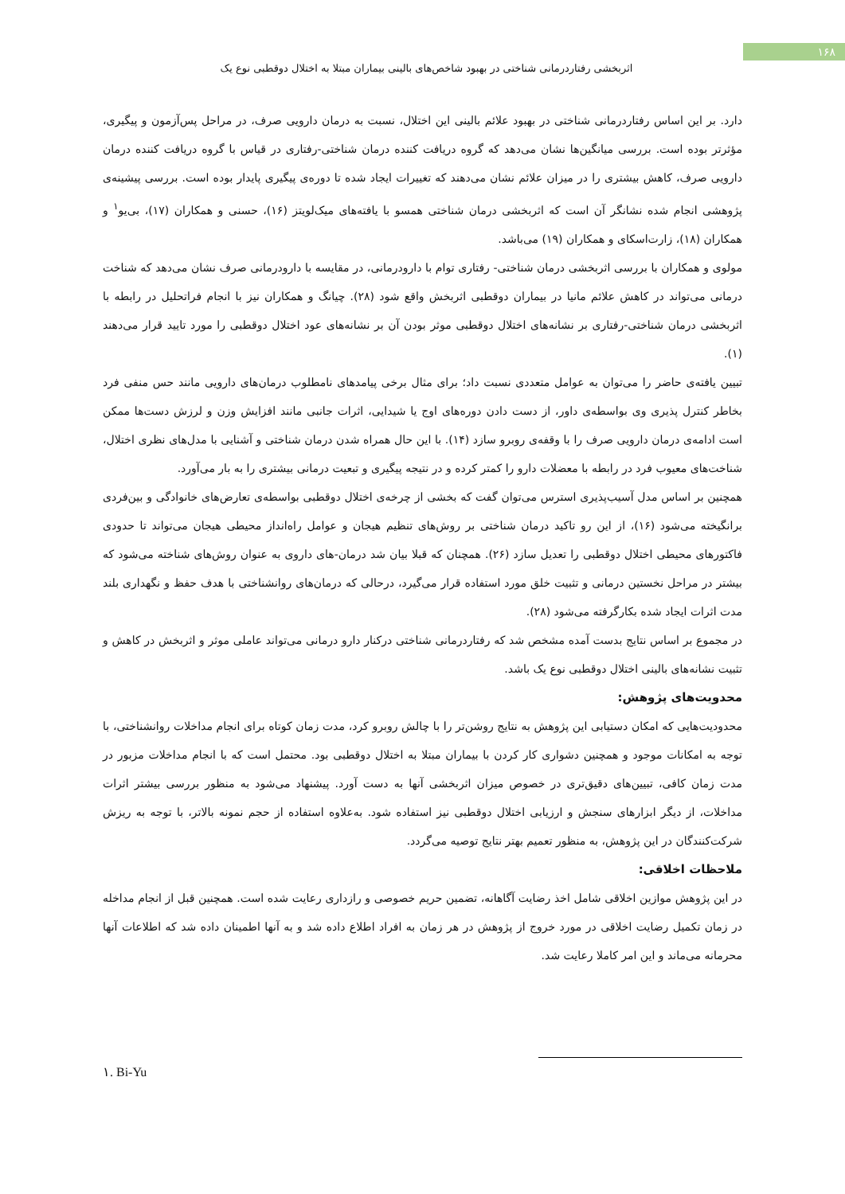۱۶۸
اثربخشی رفتاردرمانی شناختی در بهبود شاخص‌های بالینی بیماران مبتلا به اختلال دوقطبی نوع یک
دارد. بر این اساس رفتاردرمانی شناختی در بهبود علائم بالینی این اختلال، نسبت به درمان دارویی صرف، در مراحل پس‌آزمون و پیگیری، مؤثرتر بوده است. بررسی میانگین‌ها نشان می‌دهد که گروه دریافت کننده درمان شناختی-رفتاری در قیاس با گروه دریافت کننده درمان دارویی صرف، کاهش بیشتری را در میزان علائم نشان می‌دهند که تغییرات ایجاد شده تا دوره‌ی پیگیری پایدار بوده است. بررسی پیشینه‌ی پژوهشی انجام شده نشانگر آن است که اثربخشی درمان شناختی همسو با یافته‌های میک‌لویتز (۱۶)، حسنی و همکاران (۱۷)، بی‌یو<sup>۱</sup> و همکاران (۱۸)، زارت‌اسکای و همکاران (۱۹) می‌باشد.
مولوی و همکاران با بررسی اثربخشی درمان شناختی- رفتاری توام با دارودرمانی، در مقایسه با دارودرمانی صرف نشان می‌دهد که شناخت درمانی می‌تواند در کاهش علائم مانیا در بیماران دوقطبی اثربخش واقع شود (۲۸). چیانگ و همکاران نیز با انجام فراتحلیل در رابطه با اثربخشی درمان شناختی-رفتاری بر نشانه‌های اختلال دوقطبی موثر بودن آن بر نشانه‌های عود اختلال دوقطبی را مورد تایید قرار می‌دهند (۱).
تبیین یافته‌ی حاضر را می‌توان به عوامل متعددی نسبت داد؛ برای مثال برخی پیامدهای نامطلوب درمان‌های دارویی مانند حس منفی فرد بخاطر کنترل پذیری وی بواسطه‌ی داور، از دست دادن دوره‌های اوج یا شیدایی، اثرات جانبی مانند افزایش وزن و لرزش دست‌ها ممکن است ادامه‌ی درمان دارویی صرف را با وقفه‌ی روبرو سازد (۱۴). با این حال همراه شدن درمان شناختی و آشنایی با مدل‌های نظری اختلال، شناخت‌های معیوب فرد در رابطه با معضلات دارو را کمتر کرده و در نتیجه پیگیری و تبعیت درمانی بیشتری را به بار می‌آورد.
همچنین بر اساس مدل آسیب‌پذیری استرس می‌توان گفت که بخشی از چرخه‌ی اختلال دوقطبی بواسطه‌ی تعارض‌های خانوادگی و بین‌فردی برانگیخته می‌شود (۱۶)، از این رو تاکید درمان شناختی بر روش‌های تنظیم هیجان و عوامل راه‌انداز محیطی هیجان می‌تواند تا حدودی فاکتورهای محیطی اختلال دوقطبی را تعدیل سازد (۲۶). همچنان که قبلا بیان شد درمان-های داروی به عنوان روش‌های شناخته می‌شود که بیشتر در مراحل نخستین درمانی و تثبیت خلق مورد استفاده قرار می‌گیرد، درحالی که درمان‌های روانشناختی با هدف حفظ و نگهداری بلند مدت اثرات ایجاد شده بکارگرفته می‌شود (۲۸).
در مجموع بر اساس نتایج بدست آمده مشخص شد که رفتاردرمانی شناختی درکنار دارو درمانی می‌تواند عاملی موثر و اثربخش در کاهش و تثبیت نشانه‌های بالینی اختلال دوقطبی نوع یک باشد.
محدویت‌های پژوهش:
محدودیت‌هایی که امکان دستیابی این پژوهش به نتایج روشن‌تر را با چالش روبرو کرد، مدت زمان کوتاه برای انجام مداخلات روانشناختی، با توجه به امکانات موجود و همچنین دشواری کار کردن با بیماران مبتلا به اختلال دوقطبی بود. محتمل است که با انجام مداخلات مزبور در مدت زمان کافی، تبیین‌های دقیق‌تری در خصوص میزان اثربخشی آنها به دست آورد. پیشنهاد می‌شود به منظور بررسی بیشتر اثرات مداخلات، از دیگر ابزارهای سنجش و ارزیابی اختلال دوقطبی نیز استفاده شود. به‌علاوه استفاده از حجم نمونه بالاتر، با توجه به ریزش شرکت‌کنندگان در این پژوهش، به منظور تعمیم بهتر نتایج توصیه می‌گردد.
ملاحظات اخلاقی:
در این پژوهش موازین اخلاقی شامل اخذ رضایت آگاهانه، تضمین حریم خصوصی و رازداری رعایت شده است. همچنین قبل از انجام مداخله در زمان تکمیل رضایت اخلاقی در مورد خروج از پژوهش در هر زمان به افراد اطلاع داده شد و به آنها اطمینان داده شد که اطلاعات آنها محرمانه می‌ماند و این امر کاملا رعایت شد.
۱. Bi-Yu